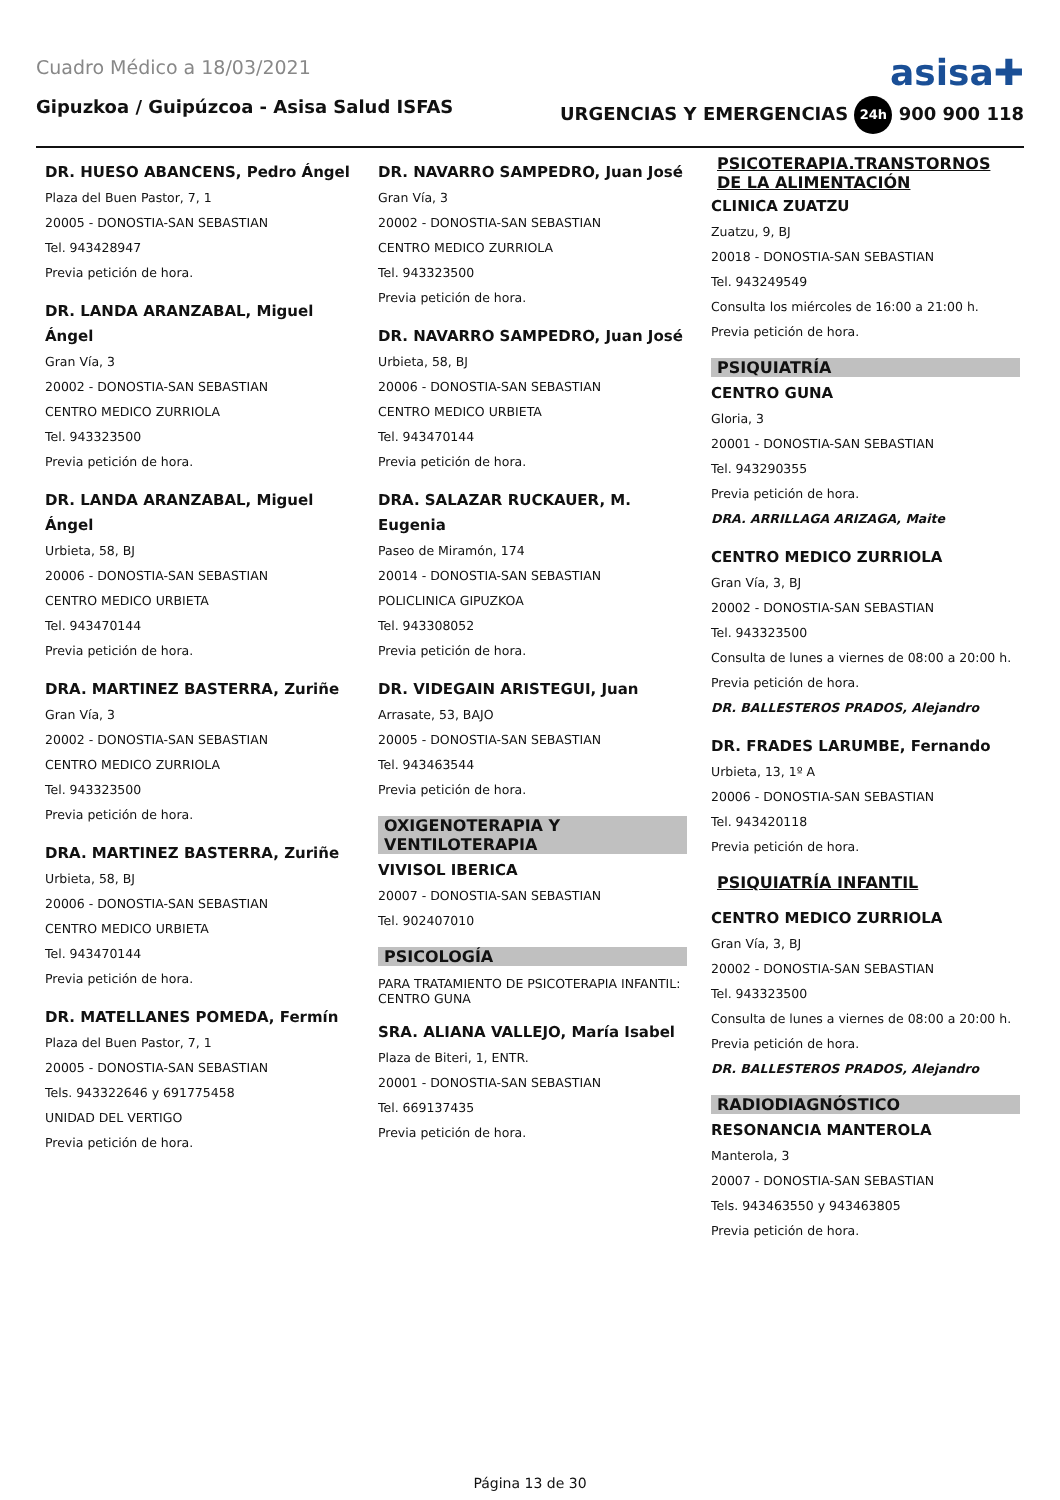Cuadro Médico a 18/03/2021
asisa✚
Gipuzkoa / Guipúzcoa - Asisa Salud ISFAS URGENCIAS Y EMERGENCIAS 24h 900 900 118
DR. HUESO ABANCENS, Pedro Ángel
Plaza del Buen Pastor, 7, 1
20005 - DONOSTIA-SAN SEBASTIAN
Tel. 943428947
Previa petición de hora.
DR. LANDA ARANZABAL, Miguel Ángel
Gran Vía, 3
20002 - DONOSTIA-SAN SEBASTIAN
CENTRO MEDICO ZURRIOLA
Tel. 943323500
Previa petición de hora.
DR. LANDA ARANZABAL, Miguel Ángel
Urbieta, 58, BJ
20006 - DONOSTIA-SAN SEBASTIAN
CENTRO MEDICO URBIETA
Tel. 943470144
Previa petición de hora.
DRA. MARTINEZ BASTERRA, Zuriñe
Gran Vía, 3
20002 - DONOSTIA-SAN SEBASTIAN
CENTRO MEDICO ZURRIOLA
Tel. 943323500
Previa petición de hora.
DRA. MARTINEZ BASTERRA, Zuriñe
Urbieta, 58, BJ
20006 - DONOSTIA-SAN SEBASTIAN
CENTRO MEDICO URBIETA
Tel. 943470144
Previa petición de hora.
DR. MATELLANES POMEDA, Fermín
Plaza del Buen Pastor, 7, 1
20005 - DONOSTIA-SAN SEBASTIAN
Tels. 943322646 y 691775458
UNIDAD DEL VERTIGO
Previa petición de hora.
DR. NAVARRO SAMPEDRO, Juan José
Gran Vía, 3
20002 - DONOSTIA-SAN SEBASTIAN
CENTRO MEDICO ZURRIOLA
Tel. 943323500
Previa petición de hora.
DR. NAVARRO SAMPEDRO, Juan José
Urbieta, 58, BJ
20006 - DONOSTIA-SAN SEBASTIAN
CENTRO MEDICO URBIETA
Tel. 943470144
Previa petición de hora.
DRA. SALAZAR RUCKAUER, M. Eugenia
Paseo de Miramón, 174
20014 - DONOSTIA-SAN SEBASTIAN
POLICLINICA GIPUZKOA
Tel. 943308052
Previa petición de hora.
DR. VIDEGAIN ARISTEGUI, Juan
Arrasate, 53, BAJO
20005 - DONOSTIA-SAN SEBASTIAN
Tel. 943463544
Previa petición de hora.
OXIGENOTERAPIA Y VENTILOTERAPIA
VIVISOL IBERICA
20007 - DONOSTIA-SAN SEBASTIAN
Tel. 902407010
PSICOLOGÍA
PARA TRATAMIENTO DE PSICOTERAPIA INFANTIL: CENTRO GUNA
SRA. ALIANA VALLEJO, María Isabel
Plaza de Biteri, 1, ENTR.
20001 - DONOSTIA-SAN SEBASTIAN
Tel. 669137435
Previa petición de hora.
PSICOTERAPIA.TRANSTORNOS DE LA ALIMENTACIÓN
CLINICA ZUATZU
Zuatzu, 9, BJ
20018 - DONOSTIA-SAN SEBASTIAN
Tel. 943249549
Consulta los miércoles de 16:00 a 21:00 h.
Previa petición de hora.
PSIQUIATRÍA
CENTRO GUNA
Gloria, 3
20001 - DONOSTIA-SAN SEBASTIAN
Tel. 943290355
Previa petición de hora.
DRA. ARRILLAGA ARIZAGA, Maite
CENTRO MEDICO ZURRIOLA
Gran Vía, 3, BJ
20002 - DONOSTIA-SAN SEBASTIAN
Tel. 943323500
Consulta de lunes a viernes de 08:00 a 20:00 h.
Previa petición de hora.
DR. BALLESTEROS PRADOS, Alejandro
DR. FRADES LARUMBE, Fernando
Urbieta, 13, 1º A
20006 - DONOSTIA-SAN SEBASTIAN
Tel. 943420118
Previa petición de hora.
PSIQUIATRÍA INFANTIL
CENTRO MEDICO ZURRIOLA
Gran Vía, 3, BJ
20002 - DONOSTIA-SAN SEBASTIAN
Tel. 943323500
Consulta de lunes a viernes de 08:00 a 20:00 h.
Previa petición de hora.
DR. BALLESTEROS PRADOS, Alejandro
RADIODIAGNÓSTICO
RESONANCIA MANTEROLA
Manterola, 3
20007 - DONOSTIA-SAN SEBASTIAN
Tels. 943463550 y 943463805
Previa petición de hora.
Página 13 de 30